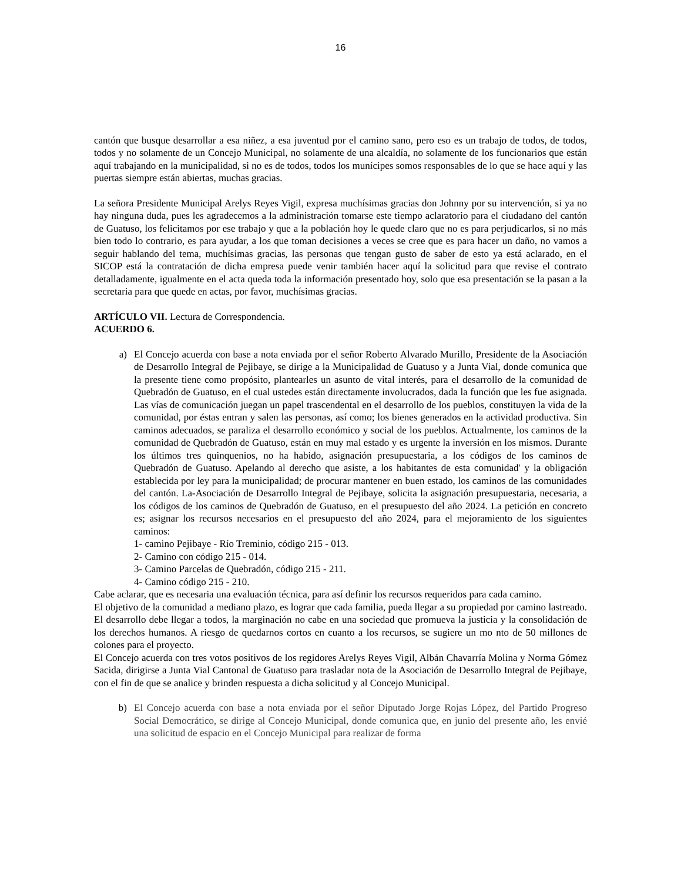16
cantón que busque desarrollar a esa niñez, a esa juventud por el camino sano, pero eso es un trabajo de todos, de todos, todos y no solamente de un Concejo Municipal, no solamente de una alcaldía, no solamente de los funcionarios que están aquí trabajando en la municipalidad, si no es de todos, todos los munícipes somos responsables de lo que se hace aquí y las puertas siempre están abiertas, muchas gracias.
La señora Presidente Municipal Arelys Reyes Vigil, expresa muchísimas gracias don Johnny por su intervención, si ya no hay ninguna duda, pues les agradecemos a la administración tomarse este tiempo aclaratorio para el ciudadano del cantón de Guatuso, los felicitamos por ese trabajo y que a la población hoy le quede claro que no es para perjudicarlos, si no más bien todo lo contrario, es para ayudar, a los que toman decisiones a veces se cree que es para hacer un daño, no vamos a seguir hablando del tema, muchísimas gracias, las personas que tengan gusto de saber de esto ya está aclarado, en el SICOP está la contratación de dicha empresa puede venir también hacer aquí la solicitud para que revise el contrato detalladamente, igualmente en el acta queda toda la información presentado hoy, solo que esa presentación se la pasan a la secretaria para que quede en actas, por favor, muchísimas gracias.
ARTÍCULO VII. Lectura de Correspondencia.
ACUERDO 6.
a) El Concejo acuerda con base a nota enviada por el señor Roberto Alvarado Murillo, Presidente de la Asociación de Desarrollo Integral de Pejibaye, se dirige a la Municipalidad de Guatuso y a Junta Vial, donde comunica que la presente tiene como propósito, plantearles un asunto de vital interés, para el desarrollo de la comunidad de Quebradón de Guatuso, en el cual ustedes están directamente involucrados, dada la función que les fue asignada. Las vías de comunicación juegan un papel trascendental en el desarrollo de los pueblos, constituyen la vida de la comunidad, por éstas entran y salen las personas, así como; los bienes generados en la actividad productiva. Sin caminos adecuados, se paraliza el desarrollo económico y social de los pueblos. Actualmente, los caminos de la comunidad de Quebradón de Guatuso, están en muy mal estado y es urgente la inversión en los mismos. Durante los últimos tres quinquenios, no ha habido, asignación presupuestaria, a los códigos de los caminos de Quebradón de Guatuso. Apelando al derecho que asiste, a los habitantes de esta comunidad' y la obligación establecida por ley para la municipalidad; de procurar mantener en buen estado, los caminos de las comunidades del cantón. La-Asociación de Desarrollo Integral de Pejibaye, solicita la asignación presupuestaria, necesaria, a los códigos de los caminos de Quebradón de Guatuso, en el presupuesto del año 2024. La petición en concreto es; asignar los recursos necesarios en el presupuesto del año 2024, para el mejoramiento de los siguientes caminos:
1- camino Pejibaye - Río Treminio, código 215 - 013.
2- Camino con código 215 - 014.
3- Camino Parcelas de Quebradón, código 215 - 211.
4- Camino código 215 - 210.
Cabe aclarar, que es necesaria una evaluación técnica, para así definir los recursos requeridos para cada camino.
El objetivo de la comunidad a mediano plazo, es lograr que cada familia, pueda llegar a su propiedad por camino lastreado. El desarrollo debe llegar a todos, la marginación no cabe en una sociedad que promueva la justicia y la consolidación de los derechos humanos. A riesgo de quedarnos cortos en cuanto a los recursos, se sugiere un mo nto de 50 millones de colones para el proyecto.
El Concejo acuerda con tres votos positivos de los regidores Arelys Reyes Vigil, Albán Chavarría Molina y Norma Gómez Sacida, dirigirse a Junta Vial Cantonal de Guatuso para trasladar nota de la Asociación de Desarrollo Integral de Pejibaye, con el fin de que se analice y brinden respuesta a dicha solicitud y al Concejo Municipal.
b) El Concejo acuerda con base a nota enviada por el señor Diputado Jorge Rojas López, del Partido Progreso Social Democrático, se dirige al Concejo Municipal, donde comunica que, en junio del presente año, les envié una solicitud de espacio en el Concejo Municipal para realizar de forma